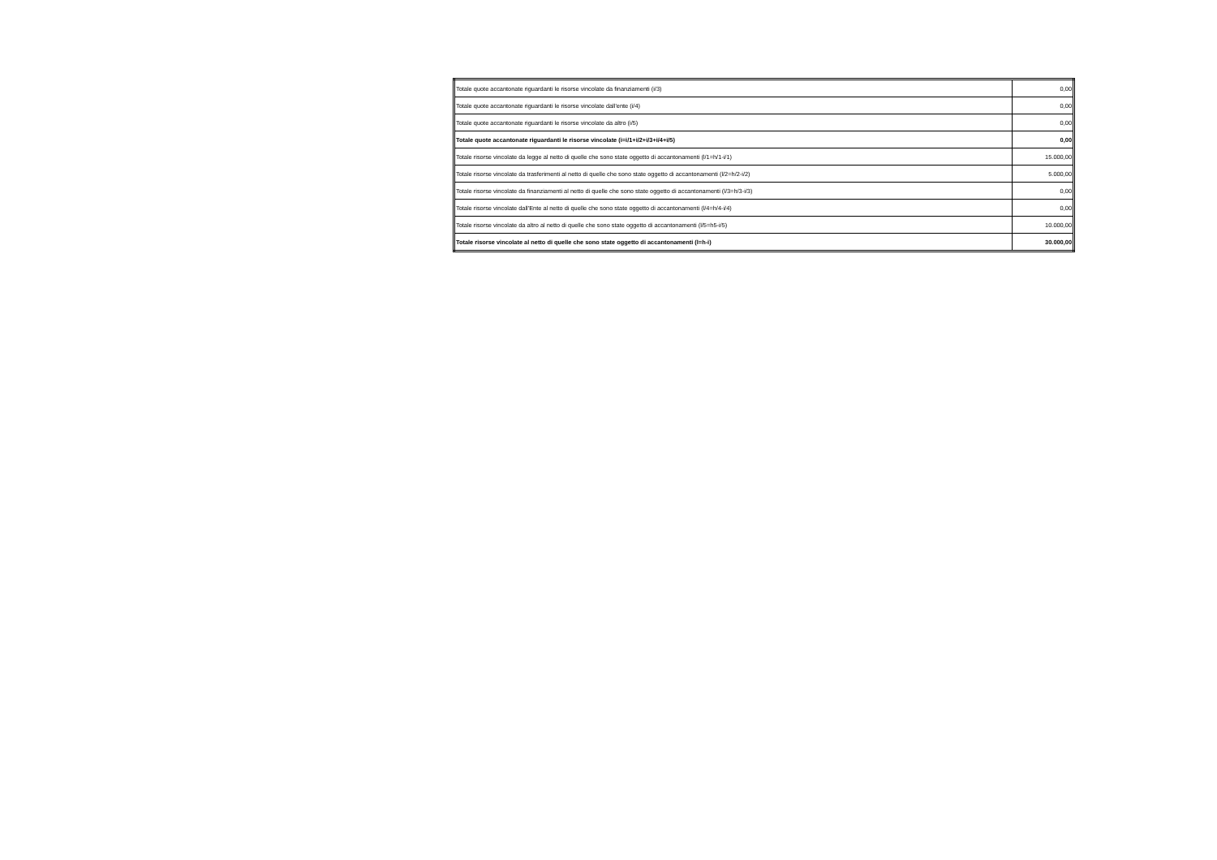| Totale quote accantonate riguardanti le risorse vincolate da finanziamenti (i/3) | 0,00 |
| Totale quote accantonate riguardanti le risorse vincolate dall'ente (i/4) | 0,00 |
| Totale quote accantonate riguardanti le risorse vincolate da altro (i/5) | 0,00 |
| Totale quote accantonate riguardanti le risorse vincolate (i=i/1+i/2+i/3+i/4+i/5) | 0,00 |
| Totale risorse vincolate da legge al netto di quelle che sono state oggetto di accantonamenti (l/1=h/1-i/1) | 15.000,00 |
| Totale risorse vincolate da trasferimenti al netto di quelle che sono state oggetto di accantonamenti (l/2=h/2-i/2) | 5.000,00 |
| Totale risorse vincolate da finanziamenti al netto di quelle che sono state oggetto di accantonamenti (l/3=h/3-i/3) | 0,00 |
| Totale risorse vincolate dall'Ente al netto di quelle che sono state oggetto di accantonamenti (l/4=h/4-i/4) | 0,00 |
| Totale risorse vincolate da altro al netto di quelle che sono state oggetto di accantonamenti (l/5=h5-i/5) | 10.000,00 |
| Totale risorse vincolate al netto di quelle che sono state oggetto di accantonamenti (l=h-i) | 30.000,00 |